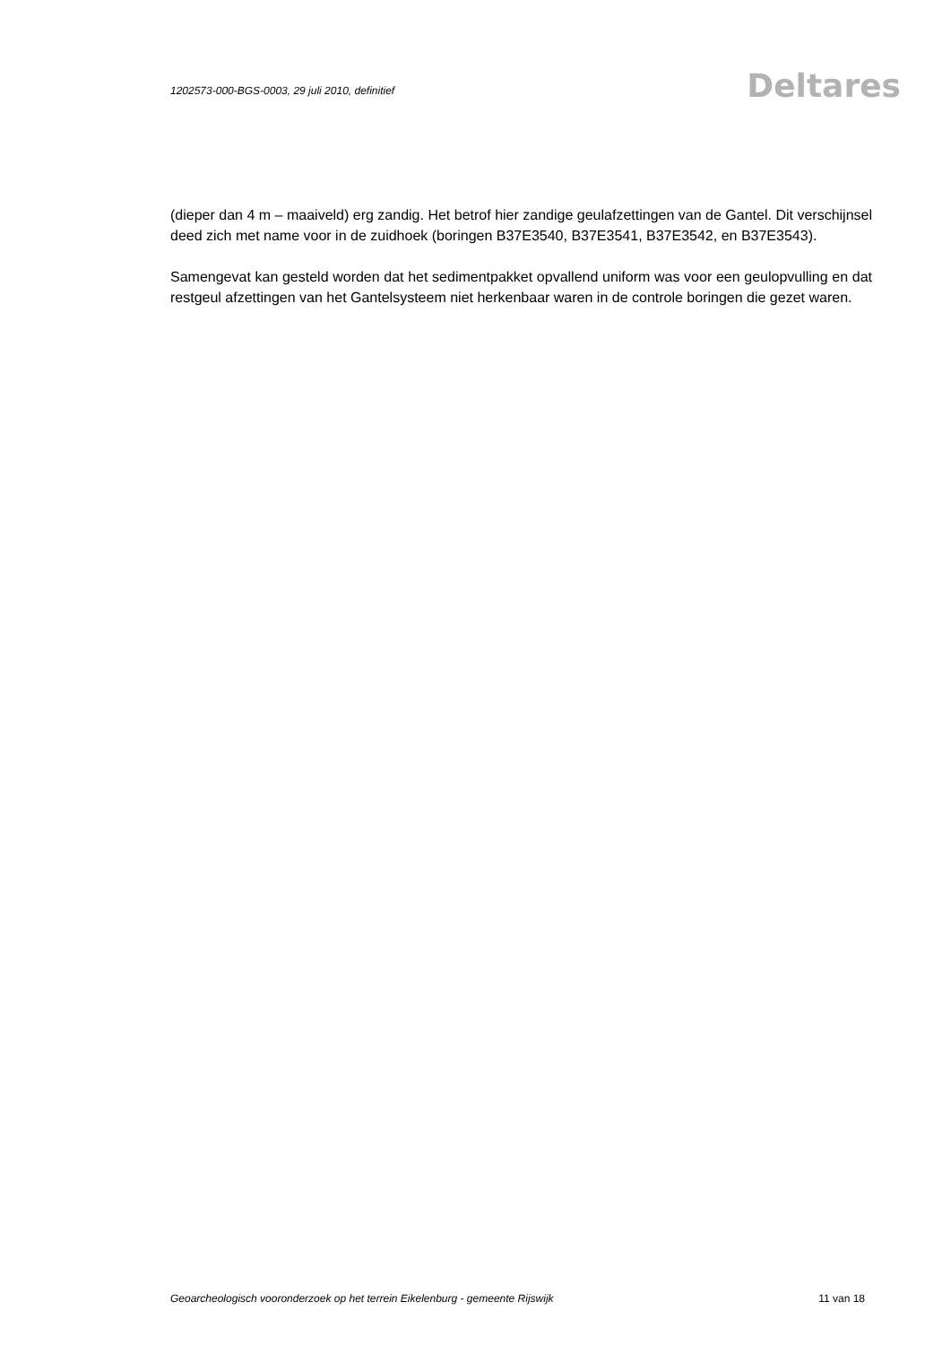1202573-000-BGS-0003, 29 juli 2010, definitief Deltares
(dieper dan 4 m – maaiveld) erg zandig. Het betrof hier zandige geulafzettingen van de Gantel. Dit verschijnsel deed zich met name voor in de zuidhoek (boringen B37E3540, B37E3541, B37E3542, en B37E3543).
Samengevat kan gesteld worden dat het sedimentpakket opvallend uniform was voor een geulopvulling en dat restgeul afzettingen van het Gantelsysteem niet herkenbaar waren in de controle boringen die gezet waren.
Geoarcheologisch vooronderzoek op het terrein Eikelenburg - gemeente Rijswijk 11 van 18